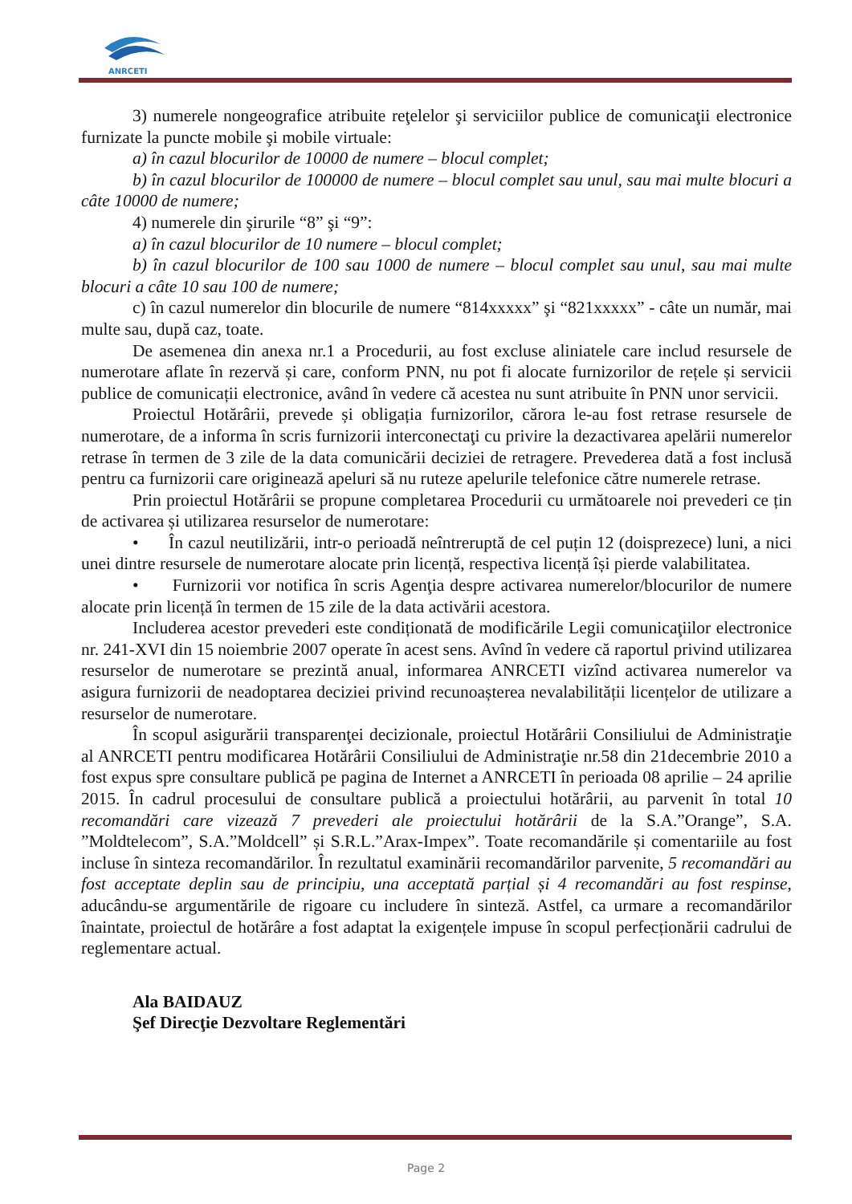ANRCETI
3) numerele nongeografice atribuite reţelelor şi serviciilor publice de comunicaţii electronice furnizate la puncte mobile şi mobile virtuale:
a) în cazul blocurilor de 10000 de numere – blocul complet;
b) în cazul blocurilor de 100000 de numere – blocul complet sau unul, sau mai multe blocuri a câte 10000 de numere;
4) numerele din şirurile “8” şi “9”:
a) în cazul blocurilor de 10 numere – blocul complet;
b) în cazul blocurilor de 100 sau 1000 de numere – blocul complet sau unul, sau mai multe blocuri a câte 10 sau 100 de numere;
c) în cazul numerelor din blocurile de numere “814xxxxx” şi “821xxxxx” - câte un număr, mai multe sau, după caz, toate.
De asemenea din anexa nr.1 a Procedurii, au fost excluse aliniatele care includ resursele de numerotare aflate în rezervă și care, conform PNN, nu pot fi alocate furnizorilor de rețele și servicii publice de comunicații electronice, având în vedere că acestea nu sunt atribuite în PNN unor servicii.
Proiectul Hotărârii, prevede și obligația furnizorilor, cărora le-au fost retrase resursele de numerotare, de a informa în scris furnizorii interconectaţi cu privire la dezactivarea apelării numerelor retrase în termen de 3 zile de la data comunicării deciziei de retragere. Prevederea dată a fost inclusă pentru ca furnizorii care originează apeluri să nu ruteze apelurile telefonice către numerele retrase.
Prin proiectul Hotărârii se propune completarea Procedurii cu următoarele noi prevederi ce țin de activarea și utilizarea resurselor de numerotare:
• În cazul neutilizării, intr-o perioadă neîntreruptă de cel puțin 12 (doisprezece) luni, a nici unei dintre resursele de numerotare alocate prin licență, respectiva licență își pierde valabilitatea.
• Furnizorii vor notifica în scris Agenţia despre activarea numerelor/blocurilor de numere alocate prin licență în termen de 15 zile de la data activării acestora.
Includerea acestor prevederi este condiționată de modificările Legii comunicaţiilor electronice nr. 241-XVI din 15 noiembrie 2007 operate în acest sens. Avînd în vedere că raportul privind utilizarea resurselor de numerotare se prezintă anual, informarea ANRCETI vizînd activarea numerelor va asigura furnizorii de neadoptarea deciziei privind recunoașterea nevalabilității licențelor de utilizare a resurselor de numerotare.
În scopul asigurării transparenţei decizionale, proiectul Hotărârii Consiliului de Administraţie al ANRCETI pentru modificarea Hotărârii Consiliului de Administraţie nr.58 din 21decembrie 2010 a fost expus spre consultare publică pe pagina de Internet a ANRCETI în perioada 08 aprilie – 24 aprilie 2015. În cadrul procesului de consultare publică a proiectului hotărârii, au parvenit în total 10 recomandări care vizează 7 prevederi ale proiectului hotărârii de la S.A.”Orange”, S.A. ”Moldtelecom”, S.A.”Moldcell” și S.R.L.”Arax-Impex”. Toate recomandările și comentariile au fost incluse în sinteza recomandărilor. În rezultatul examinării recomandărilor parvenite, 5 recomandări au fost acceptate deplin sau de principiu, una acceptată parțial și 4 recomandări au fost respinse, aducându-se argumentările de rigoare cu includere în sinteză. Astfel, ca urmare a recomandărilor înaintate, proiectul de hotărâre a fost adaptat la exigențele impuse în scopul perfecționării cadrului de reglementare actual.
Ala BAIDAUZ
Şef Direcţie Dezvoltare Reglementări
Page 2